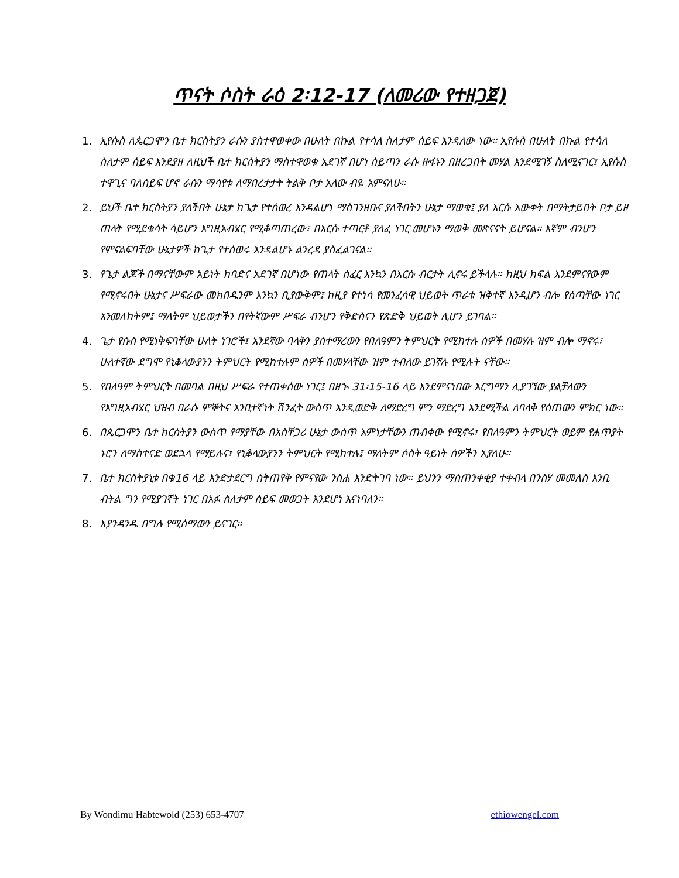ጥናት ሶስት ራዕ 2፡12-17 (ለመሪው የተዘጋጀ)
1. ኢየሱስ ለጴርጋሞን ቤተ ክርስትያን ራሱን ያስተዋወቀው በሁለት በኩል የተሳለ ስለታም ሰይፍ እንዳለው ነው። ኢየሱስ በሁለት በኩል የተሳለ ስለታም ሰይፍ እንደያዘ ለዚህች ቤተ ክርስትያን ማስተዋወቁ አደገኛ በሆነ ሰይጣን ራሱ ዙፋኑን በዘረጋበት መሃል እንደሚገኝ ስለሚናገር፤ ኢየሱስ ተዋጊና ባለሰይፍ ሆኖ ራሱን ማሳየቱ ለማበረታታት ትልቅ ቦታ አለው ብዬ አምናለሁ።
2. ይህች ቤተ ክርስትያን ያለችበት ሁኔታ ከጌታ የተሰወረ እንዳልሆነ ማስገንዘቡና ያለችበትን ሁኔታ ማወቁ፤ ያለ እርሱ እውቀት በማትታይበት ቦታ ይዞ ጠላት የሚደቁሳት ሳይሆን እግዚአብሄር የሚቆጣጠረው፣ በእርሱ ተጣርቶ ያለፈ ነገር መሆኑን ማወቅ መጽናናት ይሆናል። እኛም ብንሆን የምናልፍባቸው ሁኔታዎች ከጌታ የተሰወሩ እንዳልሆኑ ልንረዳ ያስፈልገናል።
3. የጌታ ልጆች በማናቸውም አይነት ከባድና አደገኛ በሆነው የጠላት ሰፈር እንኳን በእርሱ ብርታት ሊኖሩ ይችላሉ። ከዚህ ክፍል እንደምናየውም የሚኖሩበት ሁኔታና ሥፍራው መክበዱንም እንኳን ቢያውቅም፤ ከዚያ የተነሳ የመንፈሳዊ ህይወት ጥራቱ ዝቅተኛ እንዲሆን ብሎ የሰጣቸው ነገር አንመለከትም፤ ማለትም ህይወታችን በየትኛውም ሥፍራ ብንሆን የቅድስናን የጽድቅ ህይወት ሊሆን ይገባል።
4. ጌታ የሱስ የሚነቅፍባቸው ሁለት ነገሮች፤ አንደኛው ባላቅን ያስተማረውን የበለዓምን ትምህርት የሚከተሉ ሰዎች በመሃሉ ዝም ብሎ ማኖሩ፣ ሁለተኛው ደግሞ የኒቆላውያንን ትምህርት የሚከተሉም ሰዎች በመሃላቸው ዝም ተብለው ይገኛሉ የሚሉት ናቸው።
5. የበለዓም ትምህርት በመባል በዚህ ሥፍራ የተጠቀሰው ነገር፤ በዘኍ 31፡15-16 ላይ እንደምናነበው እርግማን ሊያገኘው ያልቻለውን የእግዚአብሄር ህዝብ በራሱ ምኞትና እንቢተኛነት ሽንፈት ውስጥ እንዲወድቅ ለማድረግ ምን ማድረግ እንደሚችል ለባላቅ የሰጠውን ምክር ነው።
6. በጴርጋሞን ቤተ ክርስትያን ውስጥ የማያቸው በአስቸጋሪ ሁኔታ ውስጥ እምነታቸውን ጠብቀው የሚኖሩ፣ የበለዓምን ትምህርት ወይም የሐጥያት ኑሮን ለማስተናድ ወደኋላ የማይሉና፣ የኒቆላውያንን ትምህርት የሚከተሉ፤ ማለትም ሶስት ዓይነት ሰዎችን አያለሁ።
7. ቤተ ክርስትያኒቱ በቁ16 ላይ እንድታደርግ ስትጠየቅ የምናየው ንስሐ እንድትገባ ነው። ይህንን ማስጠንቀቂያ ተቀብላ በንስሃ መመለስ እንቢ ብትል ግን የሚያገኛት ነገር በአፉ ስለታም ሰይፍ መወጋት እንደሆነ እናነባለን።
8. እያንዳንዱ በግሉ የሚሰማውን ይናገር።
By Wondimu Habtewold (253) 653-4707 ethiowengel.com